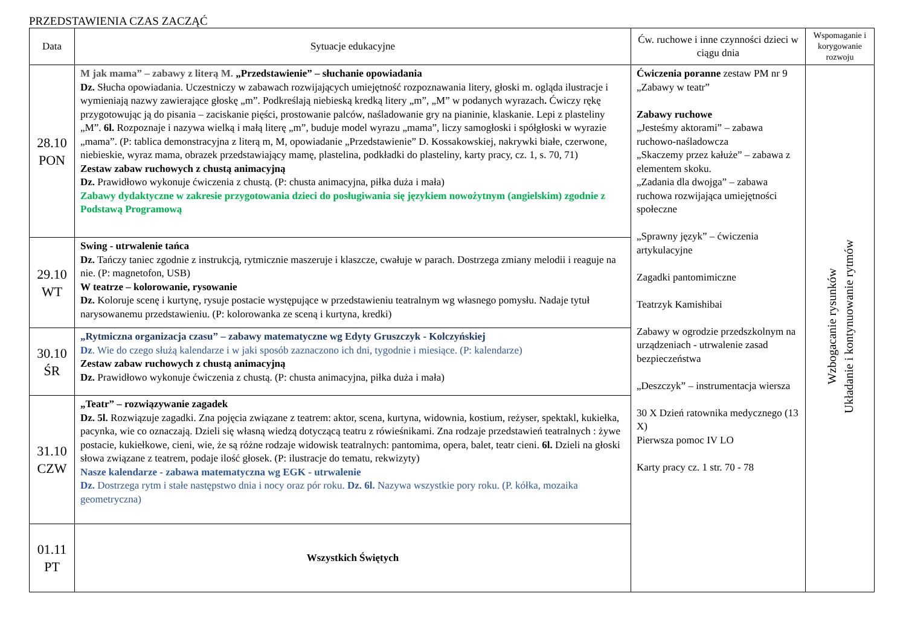PRZEDSTAWIENIA CZAS ZACZĄĆ
| Data | Sytuacje edukacyjne | Ćw. ruchowe i inne czynności dzieci w ciągu dnia | Wspomaganie i korygowanie rozwoju |
| --- | --- | --- | --- |
| 28.10 PON | M jak mama” – zabawy z literą M. „Przedstawienie” – słuchanie opowiadania Dz. Słucha opowiadania. Uczestniczy w zabawach rozwijających umiejętność rozpoznawania litery, głoski m. ogląda ilustracje i wymieniają nazwy zawierające głoskę „m”. Podkreślają niebieską kredką litery „m”, „M” w podanych wyrazach . Ćwiczy rękę przygotowując ją do pisania – zaciskanie pięści, prostowanie palców, naśladowanie gry na pianinie, klaskanie. Lepi z plasteliny „M”. 6l. Rozpoznaje i nazywa wielką i małą literę „m”, buduje model wyrazu „mama”, liczy samogłoski i spółgłoski w wyrazie „mama”. (P: tablica demonstracyjna z literą m, M, opowiadanie „Przedstawienie” D. Kossakowskiej, nakrywki białe, czerwone, niebieskie, wyraz mama, obrazek przedstawiający mamę, plastelina, podkładki do plasteliny, karty pracy, cz. 1, s. 70, 71) Zestaw zabaw ruchowych z chustą animacyjną Dz. Prawidłowo wykonuje ćwiczenia z chustą. (P: chusta animacyjna, piłka duża i mała) Zabawy dydaktyczne w zakresie przygotowania dzieci do posługiwania się językiem nowożytnym (angielskim) zgodnie z Podstawą Programową | Ćwiczenia poranne zestaw PM nr 9 „Zabawy w teatr” Zabawy ruchowe „Jesteśmy aktorami” – zabawa ruchowo-naśladowcza „Skaczemy przez kałuże” – zabawa z elementem skoku. „Zadania dla dwojga” – zabawa ruchowa rozwijająca umiejętności społeczne „Sprawny język” – ćwiczenia artykulacyjne Zagadki pantomimiczne Teatrzyk Kamishibai Zabawy w ogrodzie przedszkolnym na urządzeniach - utrwalenie zasad bezpieczeństwa „Deszczyk” – instrumentacja wiersza 30 X Dzień ratownika medycznego (13 X) Pierwsza pomoc IV LO Karty pracy cz. 1 str. 70 - 78 | Wzbogacanie rysunków Układanie i kontynuowanie rytmów |
| 29.10 WT | Swing - utrwalenie tańca Dz. Tańczy taniec zgodnie z instrukcją, rytmicznie maszeruje i klaszcze, cwałuje w parach. Dostrzega zmiany melodii i reaguje na nie. (P: magnetofon, USB) W teatrze – kolorowanie, rysowanie Dz. Koloruje scenę i kurtynę, rysuje postacie występujące w przedstawieniu teatralnym wg własnego pomysłu. Nadaje tytuł narysowanemu przedstawieniu. (P: kolorowanka ze sceną i kurtyna, kredki) | | |
| 30.10 ŚR | „Rytmiczna organizacja czasu” – zabawy matematyczne wg Edyty Gruszczyk - Kolczyńskiej Dz . Wie do czego służą kalendarze i w jaki sposób zaznaczono ich dni, tygodnie i miesiące. (P: kalendarze) Zestaw zabaw ruchowych z chustą animacyjną Dz. Prawidłowo wykonuje ćwiczenia z chustą. (P: chusta animacyjna, piłka duża i mała) | | |
| 31.10 CZW | „Teatr” – rozwiązywanie zagadek Dz. 5l. Rozwiązuje zagadki. Zna pojęcia związane z teatrem: aktor, scena, kurtyna, widownia, kostium, reżyser, spektakl, kukiełka, pacynka, wie co oznaczają. Dzieli się własną wiedzą dotyczącą teatru z rówieśnikami. Zna rodzaje przedstawień teatralnych : żywe postacie, kukiełkowe, cieni, wie, że są różne rodzaje widowisk teatralnych: pantomima, opera, balet, teatr cieni. 6l. Dzieli na głoski słowa związane z teatrem, podaje ilość głosek. (P: ilustracje do tematu, rekwizyty) Nasze kalendarze - zabawa matematyczna wg EGK - utrwalenie Dz. Dostrzega rytm i stałe następstwo dnia i nocy oraz pór roku. Dz. 6l. Nazywa wszystkie pory roku. (P. kółka, mozaika geometryczna) | | |
| 01.11 PT | Wszystkich Świętych | | |